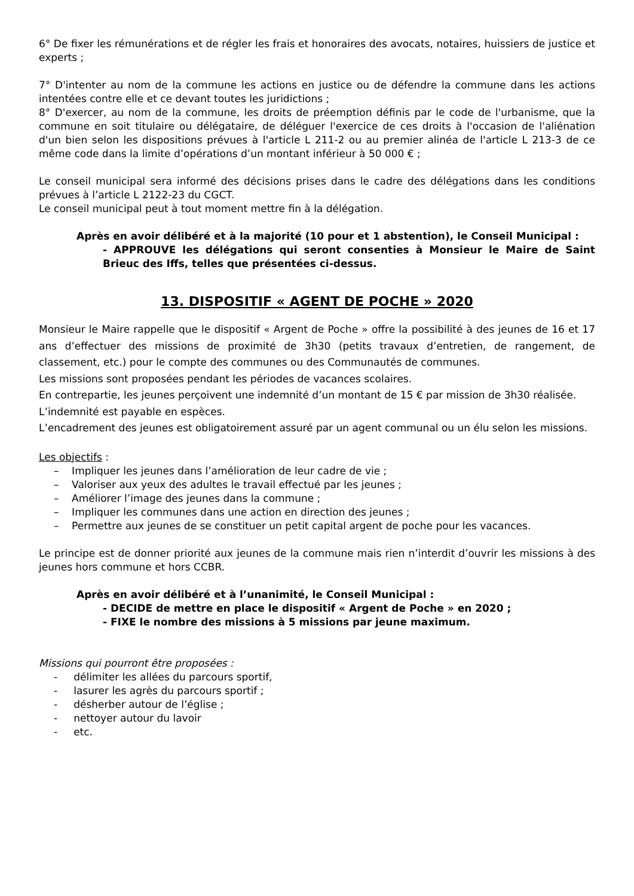6° De fixer les rémunérations et de régler les frais et honoraires des avocats, notaires, huissiers de justice et experts ;
7° D'intenter au nom de la commune les actions en justice ou de défendre la commune dans les actions intentées contre elle et ce devant toutes les juridictions ;
8° D'exercer, au nom de la commune, les droits de préemption définis par le code de l'urbanisme, que la commune en soit titulaire ou délégataire, de déléguer l'exercice de ces droits à l'occasion de l'aliénation d'un bien selon les dispositions prévues à l'article L 211-2 ou au premier alinéa de l'article L 213-3 de ce même code dans la limite d’opérations d’un montant inférieur à 50 000 € ;
Le conseil municipal sera informé des décisions prises dans le cadre des délégations dans les conditions prévues à l’article L 2122-23 du CGCT.
Le conseil municipal peut à tout moment mettre fin à la délégation.
Après en avoir délibéré et à la majorité (10 pour et 1 abstention), le Conseil Municipal :
- APPROUVE les délégations qui seront consenties à Monsieur le Maire de Saint Brieuc des Iffs, telles que présentées ci-dessus.
13. DISPOSITIF « AGENT DE POCHE » 2020
Monsieur le Maire rappelle que le dispositif « Argent de Poche » offre la possibilité à des jeunes de 16 et 17 ans d’effectuer des missions de proximité de 3h30 (petits travaux d’entretien, de rangement, de classement, etc.) pour le compte des communes ou des Communautés de communes.
Les missions sont proposées pendant les périodes de vacances scolaires.
En contrepartie, les jeunes perçoivent une indemnité d’un montant de 15 € par mission de 3h30 réalisée.
L’indemnité est payable en espèces.
L’encadrement des jeunes est obligatoirement assuré par un agent communal ou un élu selon les missions.
Les objectifs :
– Impliquer les jeunes dans l’amélioration de leur cadre de vie ;
– Valoriser aux yeux des adultes le travail effectué par les jeunes ;
– Améliorer l’image des jeunes dans la commune ;
– Impliquer les communes dans une action en direction des jeunes ;
– Permettre aux jeunes de se constituer un petit capital argent de poche pour les vacances.
Le principe est de donner priorité aux jeunes de la commune mais rien n’interdit d’ouvrir les missions à des jeunes hors commune et hors CCBR.
Après en avoir délibéré et à l’unanimité, le Conseil Municipal :
- DECIDE de mettre en place le dispositif « Argent de Poche » en 2020 ;
- FIXE le nombre des missions à 5 missions par jeune maximum.
Missions qui pourront être proposées :
- délimiter les allées du parcours sportif,
- lasurer les agrès du parcours sportif ;
- désherber autour de l’église ;
- nettoyer autour du lavoir
- etc.